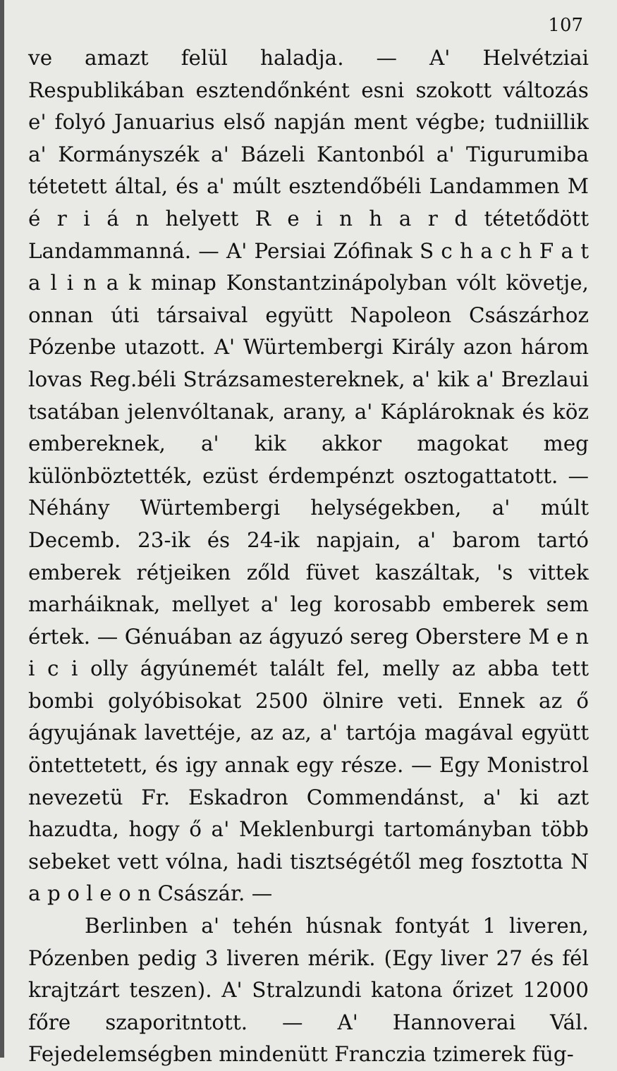107
ve amazt felül haladja. — A' Helvétziai Respublikában esztendőnként esni szokott változás e' folyó Januarius első napján ment végbe; tudniillik a' Kormányszék a' Bázeli Kantonból a' Tigurumiba tétetett által, és a' múlt esztendőbéli Landammen M é r i á n helyett R e i n h a r d tétetődött Landammanná. — A' Persiai Zófinak S c h a c h F a t a l i n a k minap Konstantzinápolyban vólt követje, onnan úti társaival együtt Napoleon Császárhoz Pózenbe utazott. A' Würtembergi Király azon három lovas Reg.béli Strázsamestereknek, a' kik a' Brezlaui tsatában jelenvóltanak, arany, a' Káplároknak és köz embereknek, a' kik akkor magokat meg különböztették, ezüst érdempénzt osztogattatott. — Néhány Würtembergi helységekben, a' múlt Decemb. 23-ik és 24-ik napjain, a' barom tartó emberek rétjeiken zőld füvet kaszáltak, 's vittek marháiknak, mellyet a' leg korosabb emberek sem értek. — Génuában az ágyuzó sereg Oberstere M e n i c i olly ágyúnemét talált fel, melly az abba tett bombi golyóbisokat 2500 ölnire veti. Ennek az ő ágyujának lavettéje, az az, a' tartója magával együtt öntettetett, és igy annak egy része. — Egy Monistrol nevezetü Fr. Eskadron Commendánst, a' ki azt hazudta, hogy ő a' Meklenburgi tartományban több sebeket vett vólna, hadi tisztségétől meg fosztotta N a p o l e o n Császár. —
Berlinben a' tehén húsnak fontyát 1 liveren, Pózenben pedig 3 liveren mérik. (Egy liver 27 és fél krajtzárt teszen). A' Stralzundi katona őrizet 12000 főre szaporitntott. — A' Hannoverai Vál. Fejedelemségben mindenütt Franczia tzimerek füg-